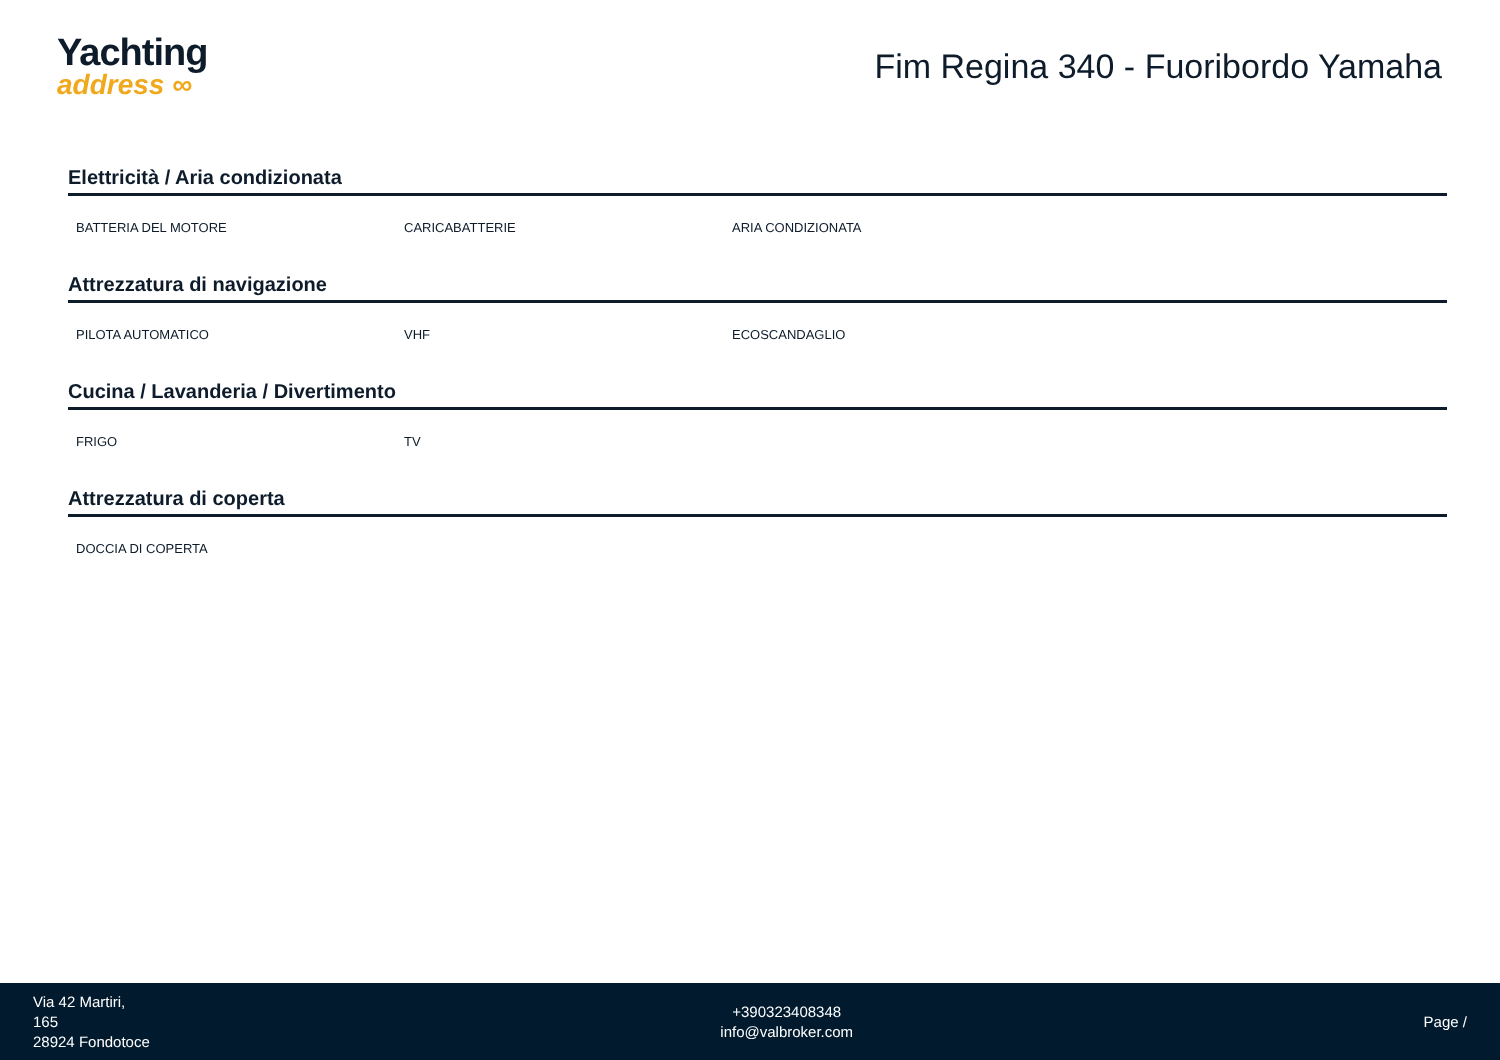Yachting
address ∞
Fim Regina 340 - Fuoribordo Yamaha
Elettricità / Aria condizionata
BATTERIA DEL MOTORE CARICABATTERIE ARIA CONDIZIONATA
Attrezzatura di navigazione
PILOTA AUTOMATICO VHF ECOSCANDAGLIO
Cucina / Lavanderia / Divertimento
FRIGO TV
Attrezzatura di coperta
DOCCIA DI COPERTA
Via 42 Martiri,
165
28924 Fondotoce
+390323408348
info@valbroker.com
Page /